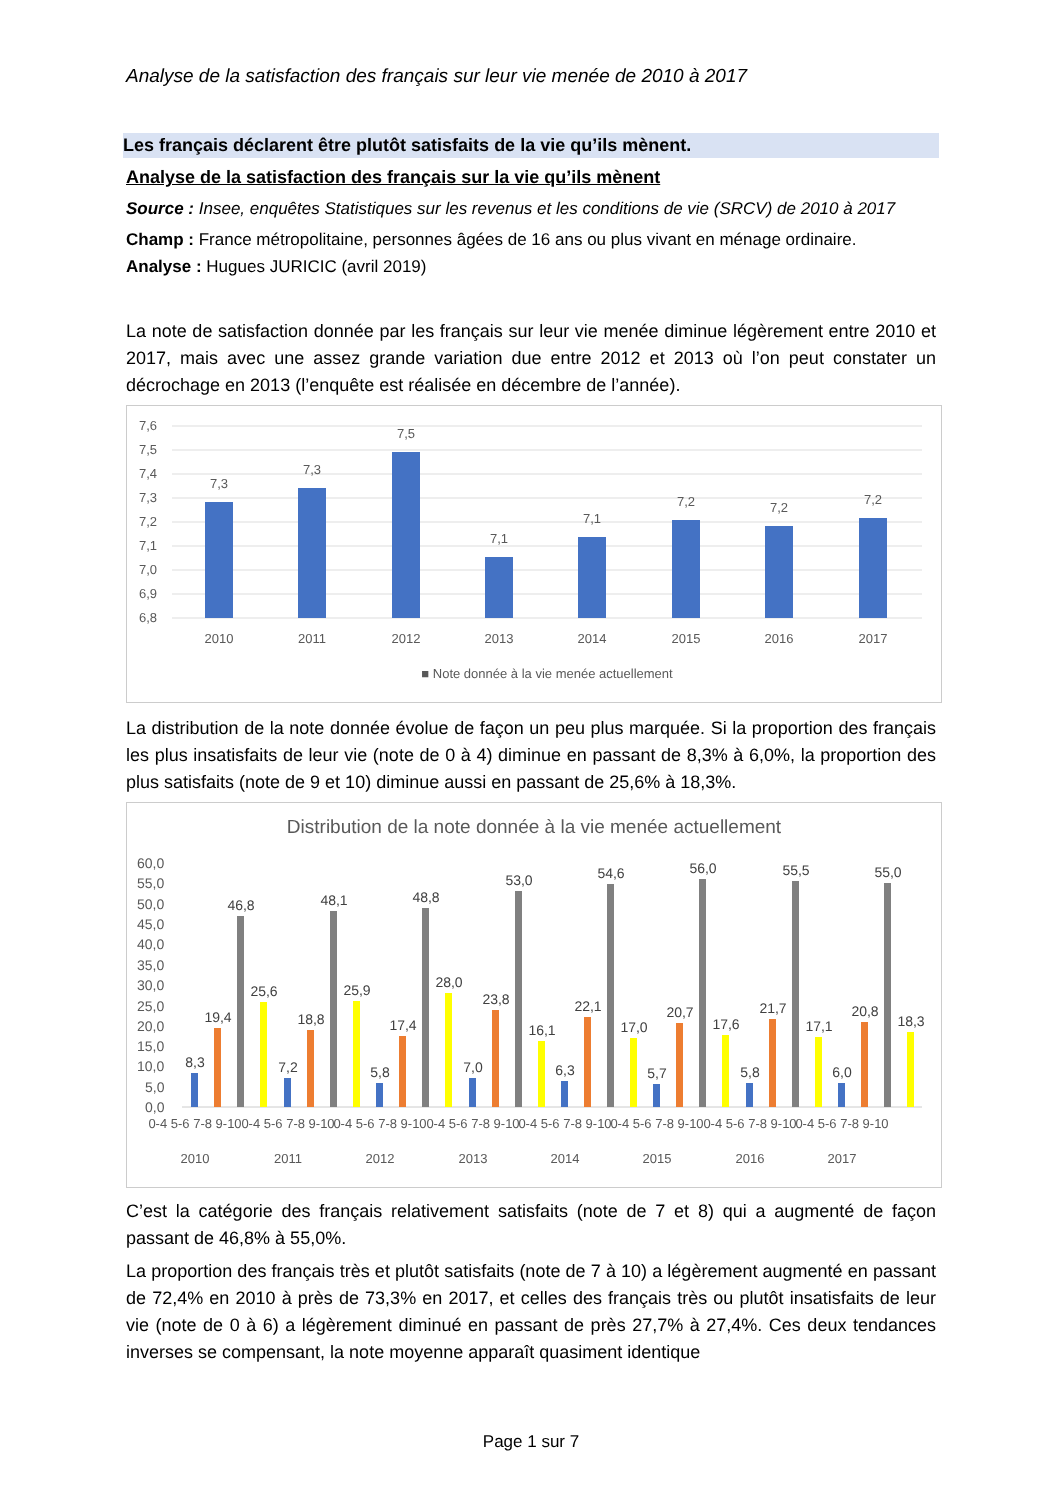Analyse de la satisfaction des français sur leur vie menée de 2010 à 2017
Les français déclarent être plutôt satisfaits de la vie qu’ils mènent.
Analyse de la satisfaction des français sur la vie qu’ils mènent
Source : Insee, enquêtes Statistiques sur les revenus et les conditions de vie (SRCV) de 2010 à 2017
Champ : France métropolitaine, personnes âgées de 16 ans ou plus vivant en ménage ordinaire.
Analyse : Hugues JURICIC (avril 2019)
La note de satisfaction donnée par les français sur leur vie menée diminue légèrement entre 2010 et 2017, mais avec une assez grande variation due entre 2012 et 2013 où l’on peut constater un décrochage en 2013 (l’enquête est réalisée en décembre de l’année).
7,6
7,5
7,4
7,3
7,2
7,1
7,0
6,9
6,8
7,3
7,3
7,5
7,1
7,1
7,2
7,2
7,2
2010
2011
2012
2013
2014
2015
2016
2017
■ Note donnée à la vie menée actuellement
La distribution de la note donnée évolue de façon un peu plus marquée. Si la proportion des français les plus insatisfaits de leur vie (note de 0 à 4) diminue en passant de 8,3% à 6,0%, la proportion des plus satisfaits (note de 9 et 10) diminue aussi en passant de 25,6% à 18,3%.
Distribution de la note donnée à la vie menée actuellement
60,0
55,0
50,0
45,0
40,0
35,0
30,0
25,0
20,0
15,0
10,0
5,0
0,0
2010
2011
2012
2013
2014
2015
2016
2017
0-4 5-6 7-8 9-10
0-4 5-6 7-8 9-10
0-4 5-6 7-8 9-10
0-4 5-6 7-8 9-10
0-4 5-6 7-8 9-10
0-4 5-6 7-8 9-10
0-4 5-6 7-8 9-10
0-4 5-6 7-8 9-10
8,3
19,4
46,8
25,6
7,2
18,8
48,1
25,9
5,8
17,4
48,8
28,0
7,0
23,8
53,0
16,1
6,3
22,1
54,6
17,0
5,7
20,7
56,0
17,6
5,8
21,7
55,5
17,1
6,0
20,8
55,0
18,3
C’est la catégorie des français relativement satisfaits (note de 7 et 8) qui a augmenté de façon passant de 46,8% à 55,0%.
La proportion des français très et plutôt satisfaits (note de 7 à 10) a légèrement augmenté en passant de 72,4% en 2010 à près de 73,3% en 2017, et celles des français très ou plutôt insatisfaits de leur vie (note de 0 à 6) a légèrement diminué en passant de près 27,7% à 27,4%. Ces deux tendances inverses se compensant, la note moyenne apparaît quasiment identique
Page 1 sur 7